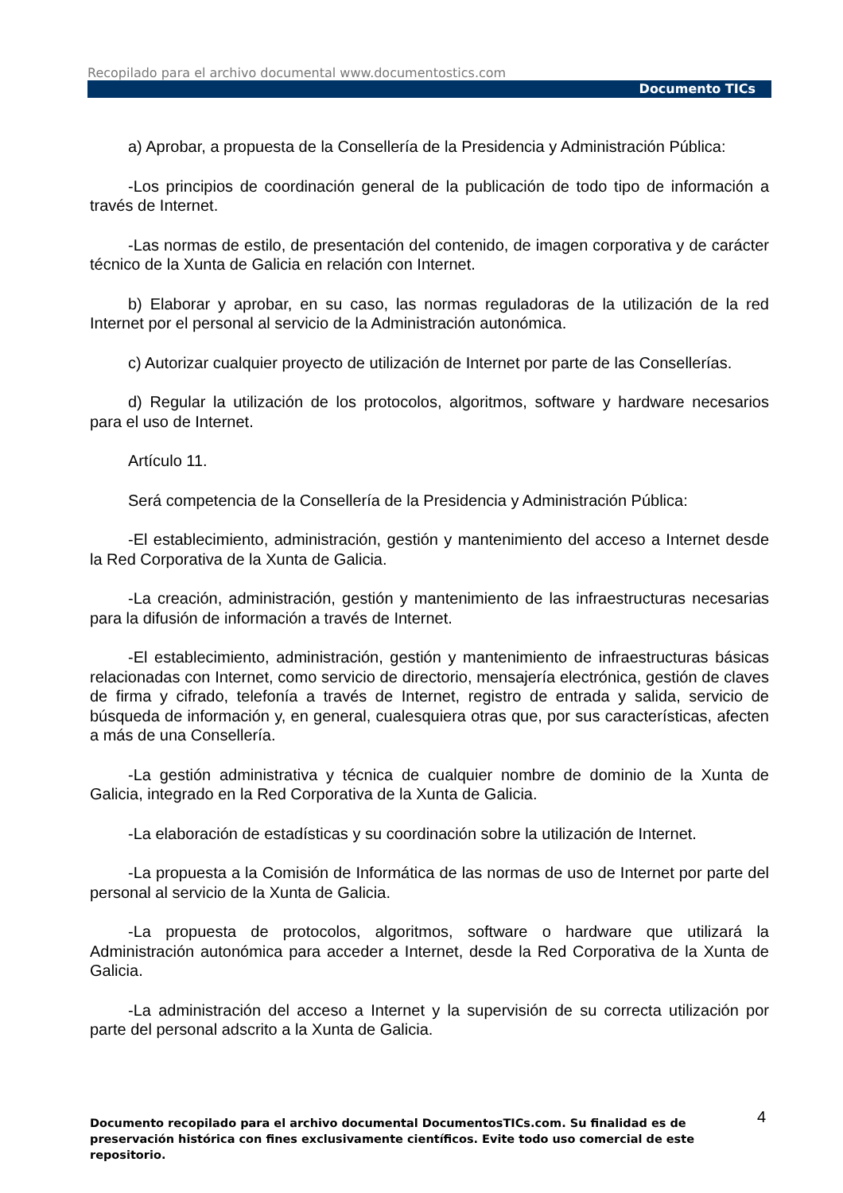Recopilado para el archivo documental www.documentostics.com
Documento TICs
a) Aprobar, a propuesta de la Consellería de la Presidencia y Administración Pública:
-Los principios de coordinación general de la publicación de todo tipo de información a través de Internet.
-Las normas de estilo, de presentación del contenido, de imagen corporativa y de carácter técnico de la Xunta de Galicia en relación con Internet.
b) Elaborar y aprobar, en su caso, las normas reguladoras de la utilización de la red Internet por el personal al servicio de la Administración autonómica.
c) Autorizar cualquier proyecto de utilización de Internet por parte de las Consellerías.
d) Regular la utilización de los protocolos, algoritmos, software y hardware necesarios para el uso de Internet.
Artículo 11.
Será competencia de la Consellería de la Presidencia y Administración Pública:
-El establecimiento, administración, gestión y mantenimiento del acceso a Internet desde la Red Corporativa de la Xunta de Galicia.
-La creación, administración, gestión y mantenimiento de las infraestructuras necesarias para la difusión de información a través de Internet.
-El establecimiento, administración, gestión y mantenimiento de infraestructuras básicas relacionadas con Internet, como servicio de directorio, mensajería electrónica, gestión de claves de firma y cifrado, telefonía a través de Internet, registro de entrada y salida, servicio de búsqueda de información y, en general, cualesquiera otras que, por sus características, afecten a más de una Consellería.
-La gestión administrativa y técnica de cualquier nombre de dominio de la Xunta de Galicia, integrado en la Red Corporativa de la Xunta de Galicia.
-La elaboración de estadísticas y su coordinación sobre la utilización de Internet.
-La propuesta a la Comisión de Informática de las normas de uso de Internet por parte del personal al servicio de la Xunta de Galicia.
-La propuesta de protocolos, algoritmos, software o hardware que utilizará la Administración autonómica para acceder a Internet, desde la Red Corporativa de la Xunta de Galicia.
-La administración del acceso a Internet y la supervisión de su correcta utilización por parte del personal adscrito a la Xunta de Galicia.
4
Documento recopilado para el archivo documental DocumentosTICs.com. Su finalidad es de preservación histórica con fines exclusivamente científicos. Evite todo uso comercial de este repositorio.